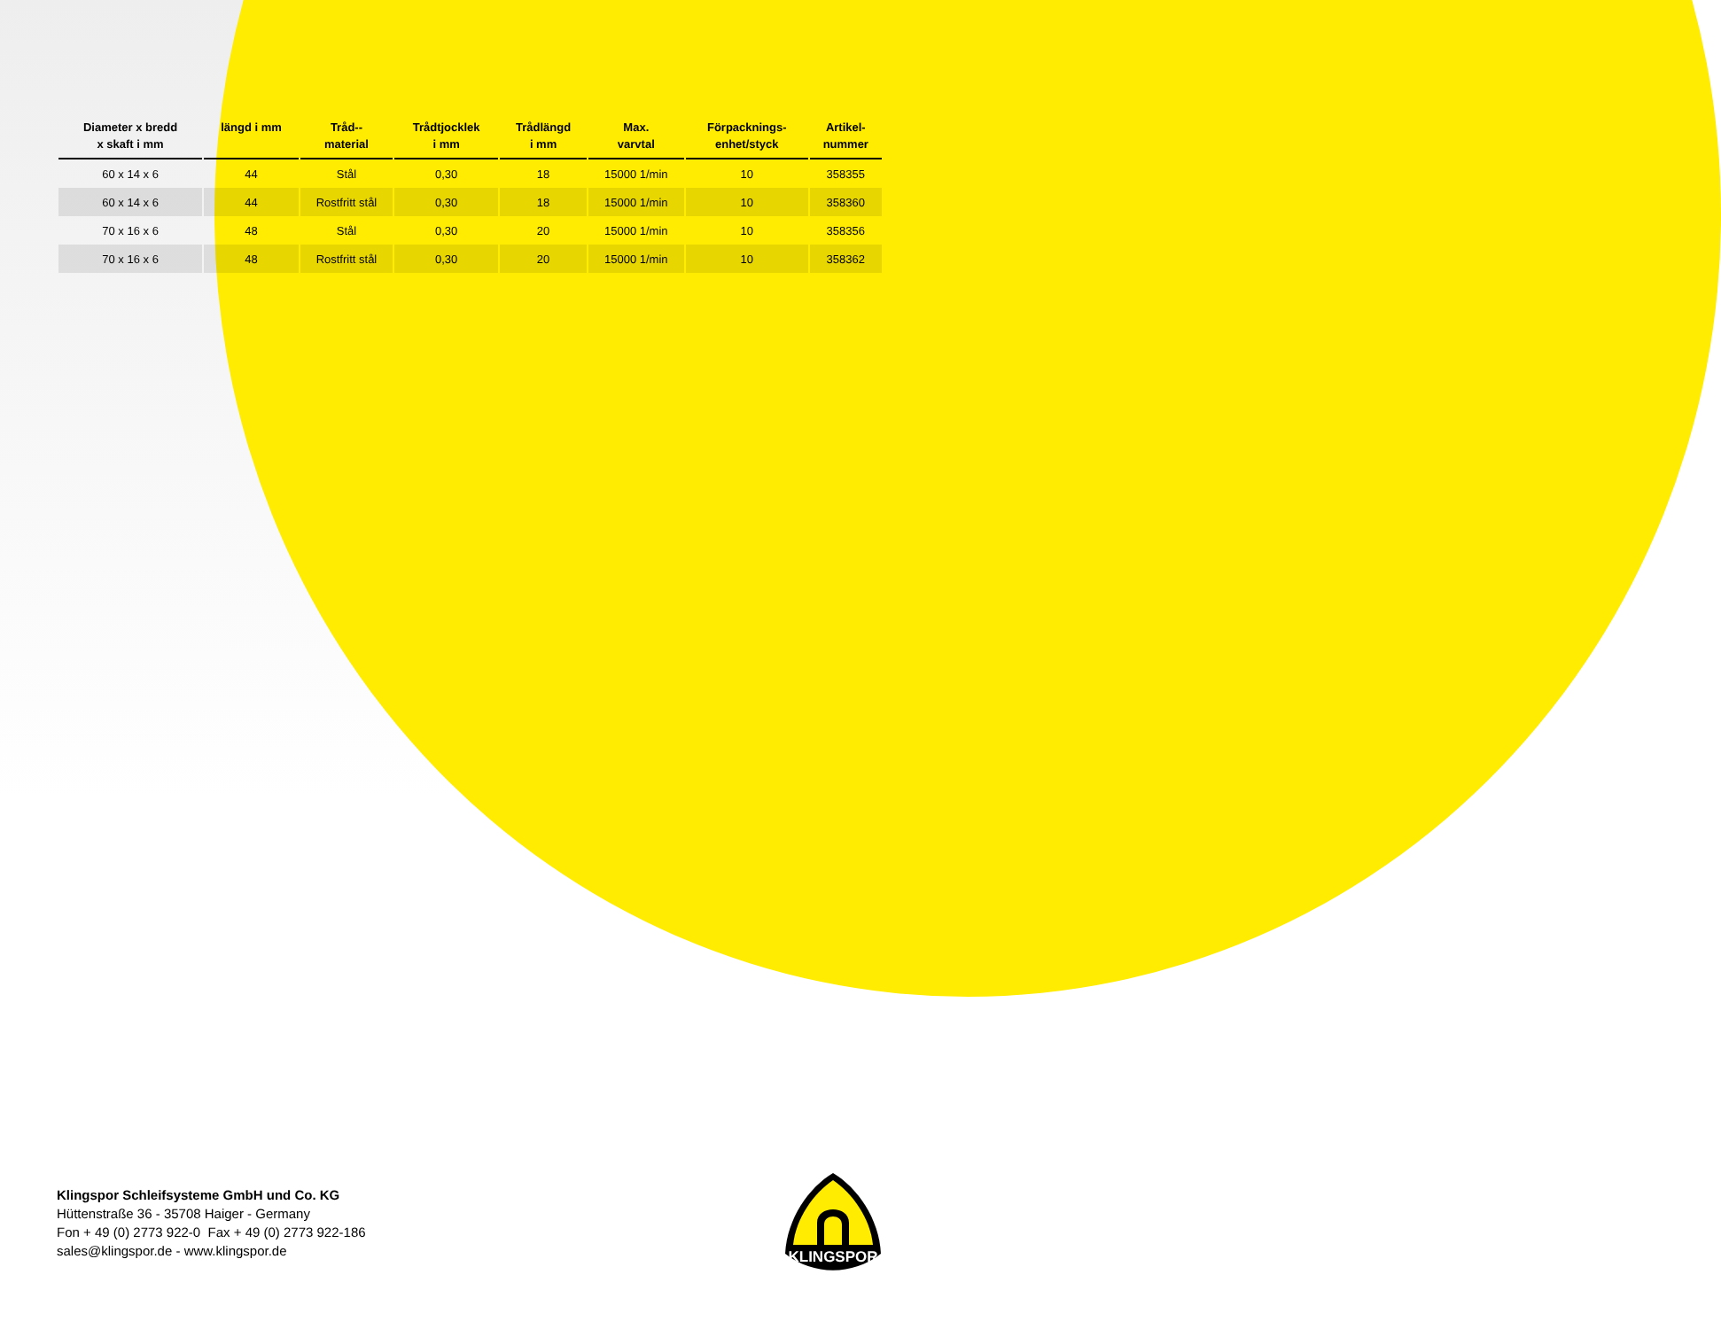| Diameter x bredd x skaft i mm | längd i mm | Tråd-- material | Trådtjocklek i mm | Trådlängd i mm | Max. varvtal | Förpacknings- enhet/styck | Artikel- nummer |
| --- | --- | --- | --- | --- | --- | --- | --- |
| 60 x 14 x 6 | 44 | Stål | 0,30 | 18 | 15000 1/min | 10 | 358355 |
| 60 x 14 x 6 | 44 | Rostfritt stål | 0,30 | 18 | 15000 1/min | 10 | 358360 |
| 70 x 16 x 6 | 48 | Stål | 0,30 | 20 | 15000 1/min | 10 | 358356 |
| 70 x 16 x 6 | 48 | Rostfritt stål | 0,30 | 20 | 15000 1/min | 10 | 358362 |
Klingspor Schleifsysteme GmbH und Co. KG
Hüttenstraße 36 - 35708 Haiger - Germany
Fon + 49 (0) 2773 922-0 Fax + 49 (0) 2773 922-186
sales@klingspor.de - www.klingspor.de
KLINGSPOR